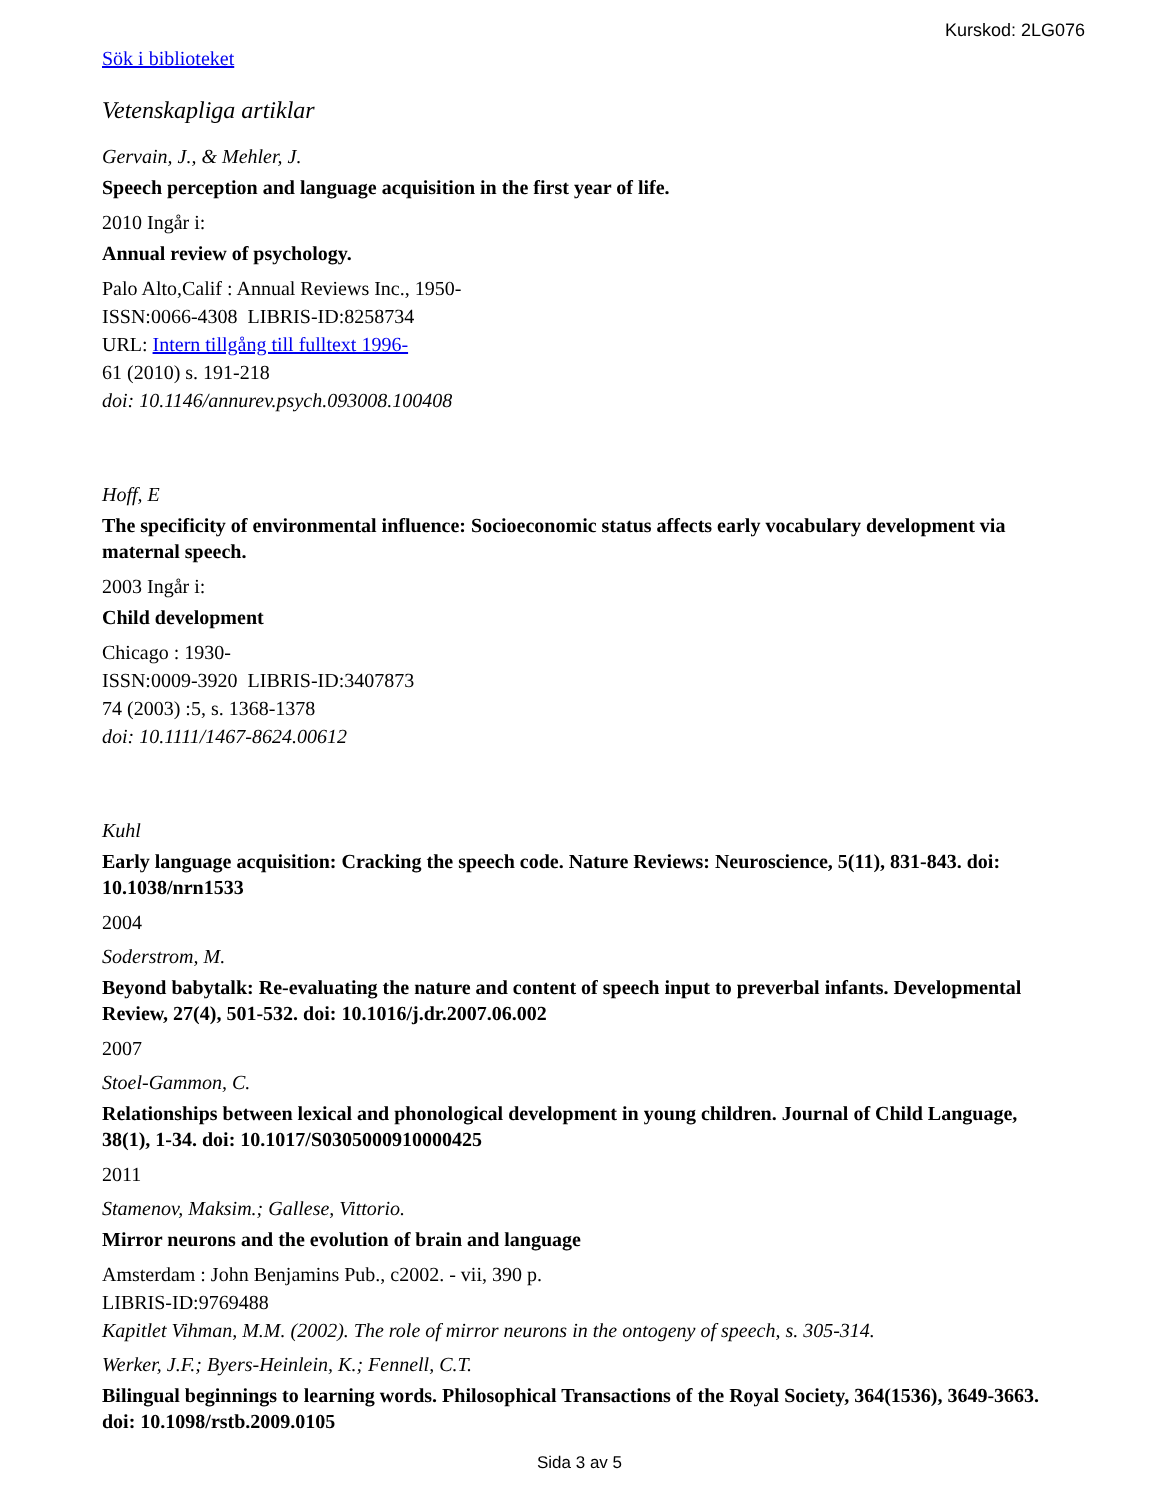Kurskod: 2LG076
Sök i biblioteket
Vetenskapliga artiklar
Gervain, J., & Mehler, J.
Speech perception and language acquisition in the first year of life.
2010 Ingår i:
Annual review of psychology.
Palo Alto,Calif : Annual Reviews Inc., 1950-
ISSN:0066-4308 LIBRIS-ID:8258734
URL: Intern tillgång till fulltext 1996-
61 (2010) s. 191-218
doi: 10.1146/annurev.psych.093008.100408
Hoff, E
The specificity of environmental influence: Socioeconomic status affects early vocabulary development via maternal speech.
2003 Ingår i:
Child development
Chicago : 1930-
ISSN:0009-3920 LIBRIS-ID:3407873
74 (2003) :5, s. 1368-1378
doi: 10.1111/1467-8624.00612
Kuhl
Early language acquisition: Cracking the speech code. Nature Reviews: Neuroscience, 5(11), 831-843. doi: 10.1038/nrn1533
2004
Soderstrom, M.
Beyond babytalk: Re-evaluating the nature and content of speech input to preverbal infants. Developmental Review, 27(4), 501-532. doi: 10.1016/j.dr.2007.06.002
2007
Stoel-Gammon, C.
Relationships between lexical and phonological development in young children. Journal of Child Language, 38(1), 1-34. doi: 10.1017/S0305000910000425
2011
Stamenov, Maksim.; Gallese, Vittorio.
Mirror neurons and the evolution of brain and language
Amsterdam : John Benjamins Pub., c2002. - vii, 390 p.
LIBRIS-ID:9769488
Kapitlet Vihman, M.M. (2002). The role of mirror neurons in the ontogeny of speech, s. 305-314.
Werker, J.F.; Byers-Heinlein, K.; Fennell, C.T.
Bilingual beginnings to learning words. Philosophical Transactions of the Royal Society, 364(1536), 3649-3663. doi: 10.1098/rstb.2009.0105
Sida 3 av 5